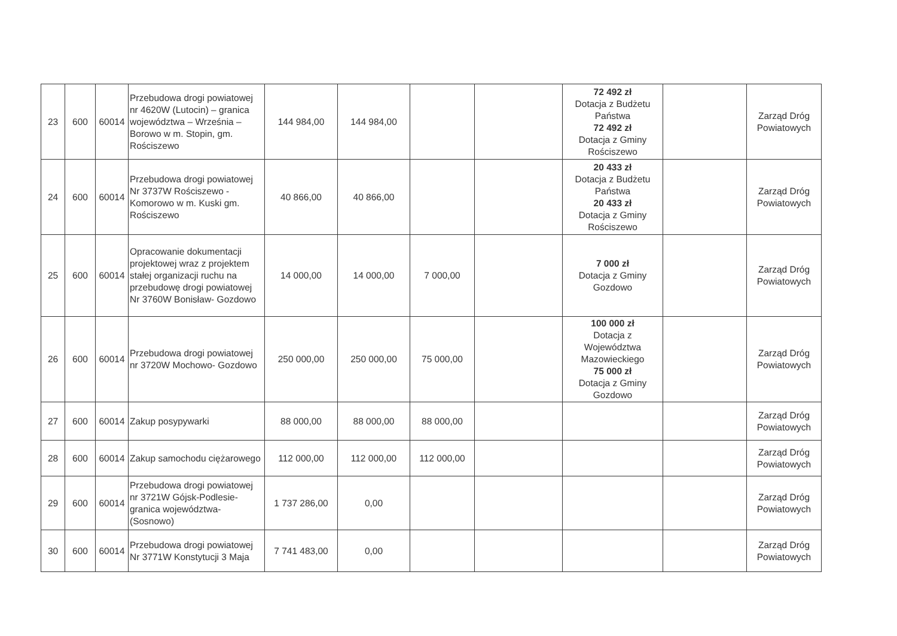| 23 | 600 | 60014 | Przebudowa drogi powiatowej nr 4620W (Lutocin) – granica województwa – Września – Borowo w m. Stopin, gm. Rościszewo | 144 984,00 | 144 984,00 | | | 72 492 zł Dotacja z Budżetu Państwa 72 492 zł Dotacja z Gminy Rościszewo | | Zarząd Dróg Powiatowych |
| 24 | 600 | 60014 | Przebudowa drogi powiatowej Nr 3737W Rościszewo - Komorowo w m. Kuski gm. Rościszewo | 40 866,00 | 40 866,00 | | | 20 433 zł Dotacja z Budżetu Państwa 20 433 zł Dotacja z Gminy Rościszewo | | Zarząd Dróg Powiatowych |
| 25 | 600 | 60014 | Opracowanie dokumentacji projektowej wraz z projektem stałej organizacji ruchu na przebudowę drogi powiatowej Nr 3760W Bonisław- Gozdowo | 14 000,00 | 14 000,00 | 7 000,00 | | 7 000 zł Dotacja z Gminy Gozdowo | | Zarząd Dróg Powiatowych |
| 26 | 600 | 60014 | Przebudowa drogi powiatowej nr 3720W Mochowo- Gozdowo | 250 000,00 | 250 000,00 | 75 000,00 | | 100 000 zł Dotacja z Województwa Mazowieckiego 75 000 zł Dotacja z Gminy Gozdowo | | Zarząd Dróg Powiatowych |
| 27 | 600 | 60014 | Zakup posypywarki | 88 000,00 | 88 000,00 | 88 000,00 | | | | Zarząd Dróg Powiatowych |
| 28 | 600 | 60014 | Zakup samochodu ciężarowego | 112 000,00 | 112 000,00 | 112 000,00 | | | | Zarząd Dróg Powiatowych |
| 29 | 600 | 60014 | Przebudowa drogi powiatowej nr 3721W Gójsk-Podlesie-granica województwa-(Sosnowo) | 1 737 286,00 | 0,00 | | | | | Zarząd Dróg Powiatowych |
| 30 | 600 | 60014 | Przebudowa drogi powiatowej Nr 3771W Konstytucji 3 Maja | 7 741 483,00 | 0,00 | | | | | Zarząd Dróg Powiatowych |